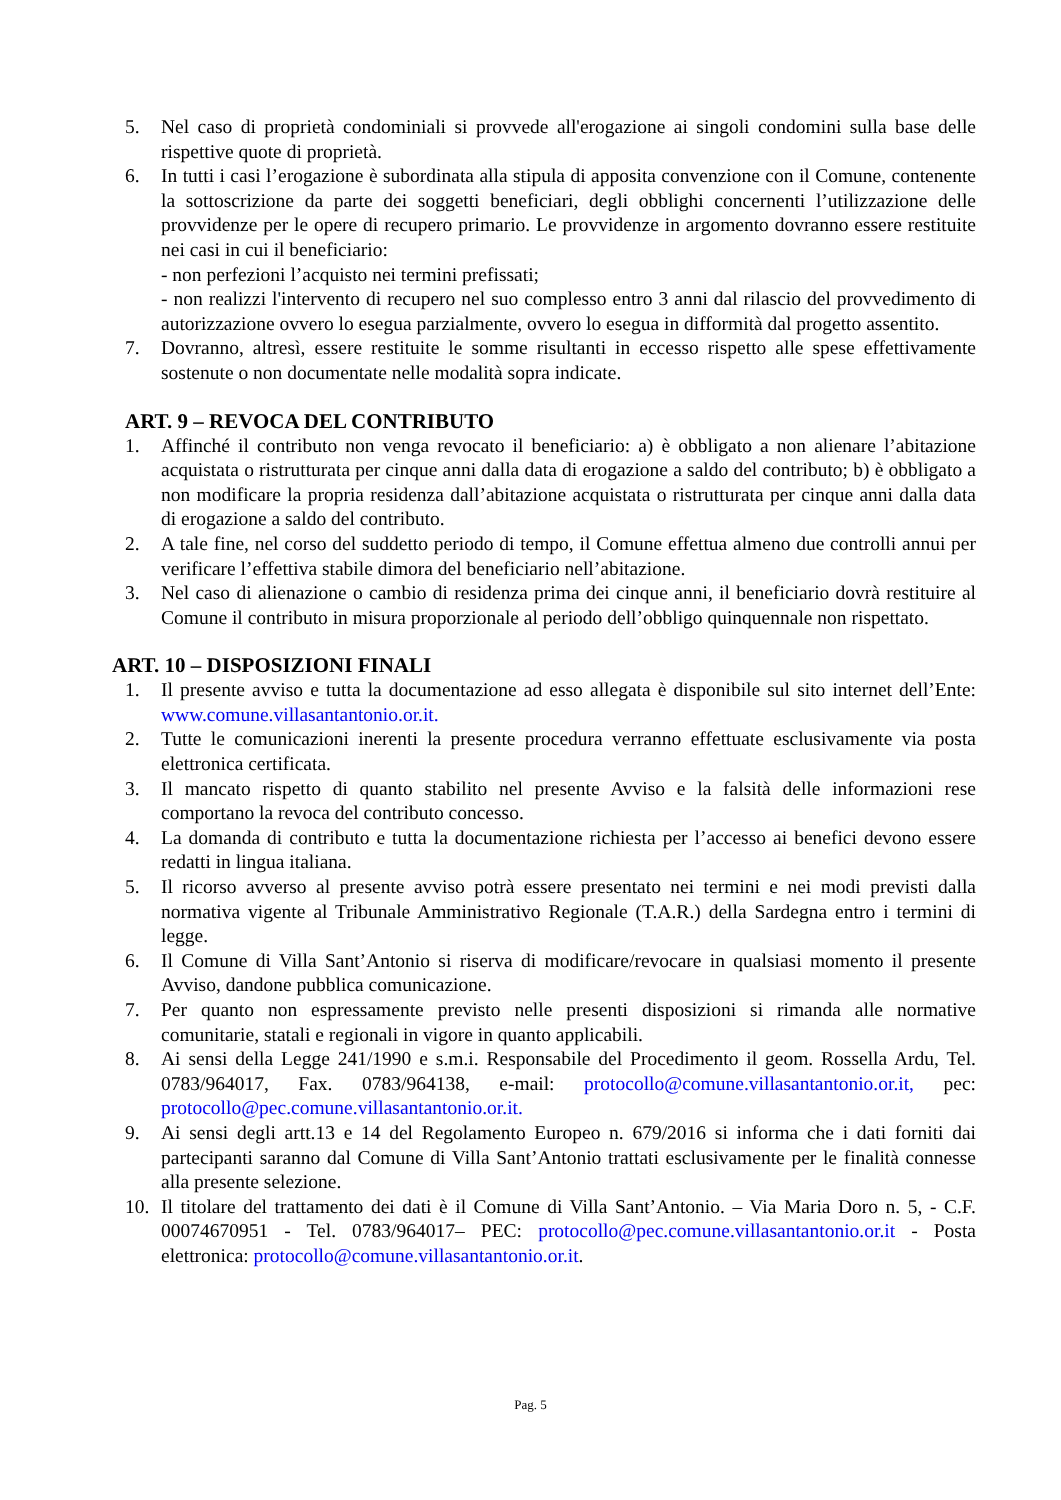5. Nel caso di proprietà condominiali si provvede all'erogazione ai singoli condomini sulla base delle rispettive quote di proprietà.
6. In tutti i casi l’erogazione è subordinata alla stipula di apposita convenzione con il Comune, contenente la sottoscrizione da parte dei soggetti beneficiari, degli obblighi concernenti l’utilizzazione delle provvidenze per le opere di recupero primario. Le provvidenze in argomento dovranno essere restituite nei casi in cui il beneficiario:
- non perfezioni l’acquisto nei termini prefissati;
- non realizzi l'intervento di recupero nel suo complesso entro 3 anni dal rilascio del provvedimento di autorizzazione ovvero lo esegua parzialmente, ovvero lo esegua in difformità dal progetto assentito.
7. Dovranno, altresì, essere restituite le somme risultanti in eccesso rispetto alle spese effettivamente sostenute o non documentate nelle modalità sopra indicate.
ART. 9 – REVOCA DEL CONTRIBUTO
1. Affinché il contributo non venga revocato il beneficiario: a) è obbligato a non alienare l’abitazione acquistata o ristrutturata per cinque anni dalla data di erogazione a saldo del contributo; b) è obbligato a non modificare la propria residenza dall’abitazione acquistata o ristrutturata per cinque anni dalla data di erogazione a saldo del contributo.
2. A tale fine, nel corso del suddetto periodo di tempo, il Comune effettua almeno due controlli annui per verificare l’effettiva stabile dimora del beneficiario nell’abitazione.
3. Nel caso di alienazione o cambio di residenza prima dei cinque anni, il beneficiario dovrà restituire al Comune il contributo in misura proporzionale al periodo dell’obbligo quinquennale non rispettato.
ART. 10 – DISPOSIZIONI FINALI
1. Il presente avviso e tutta la documentazione ad esso allegata è disponibile sul sito internet dell’Ente: www.comune.villasantantonio.or.it.
2. Tutte le comunicazioni inerenti la presente procedura verranno effettuate esclusivamente via posta elettronica certificata.
3. Il mancato rispetto di quanto stabilito nel presente Avviso e la falsità delle informazioni rese comportano la revoca del contributo concesso.
4. La domanda di contributo e tutta la documentazione richiesta per l’accesso ai benefici devono essere redatti in lingua italiana.
5. Il ricorso avverso al presente avviso potrà essere presentato nei termini e nei modi previsti dalla normativa vigente al Tribunale Amministrativo Regionale (T.A.R.) della Sardegna entro i termini di legge.
6. Il Comune di Villa Sant’Antonio si riserva di modificare/revocare in qualsiasi momento il presente Avviso, dandone pubblica comunicazione.
7. Per quanto non espressamente previsto nelle presenti disposizioni si rimanda alle normative comunitarie, statali e regionali in vigore in quanto applicabili.
8. Ai sensi della Legge 241/1990 e s.m.i. Responsabile del Procedimento il geom. Rossella Ardu, Tel. 0783/964017, Fax. 0783/964138, e-mail: protocollo@comune.villasantantonio.or.it, pec: protocollo@pec.comune.villasantantonio.or.it.
9. Ai sensi degli artt.13 e 14 del Regolamento Europeo n. 679/2016 si informa che i dati forniti dai partecipanti saranno dal Comune di Villa Sant’Antonio trattati esclusivamente per le finalità connesse alla presente selezione.
10. Il titolare del trattamento dei dati è il Comune di Villa Sant’Antonio. – Via Maria Doro n. 5, - C.F. 00074670951 - Tel. 0783/964017– PEC: protocollo@pec.comune.villasantantonio.or.it - Posta elettronica: protocollo@comune.villasantantonio.or.it.
Pag. 5